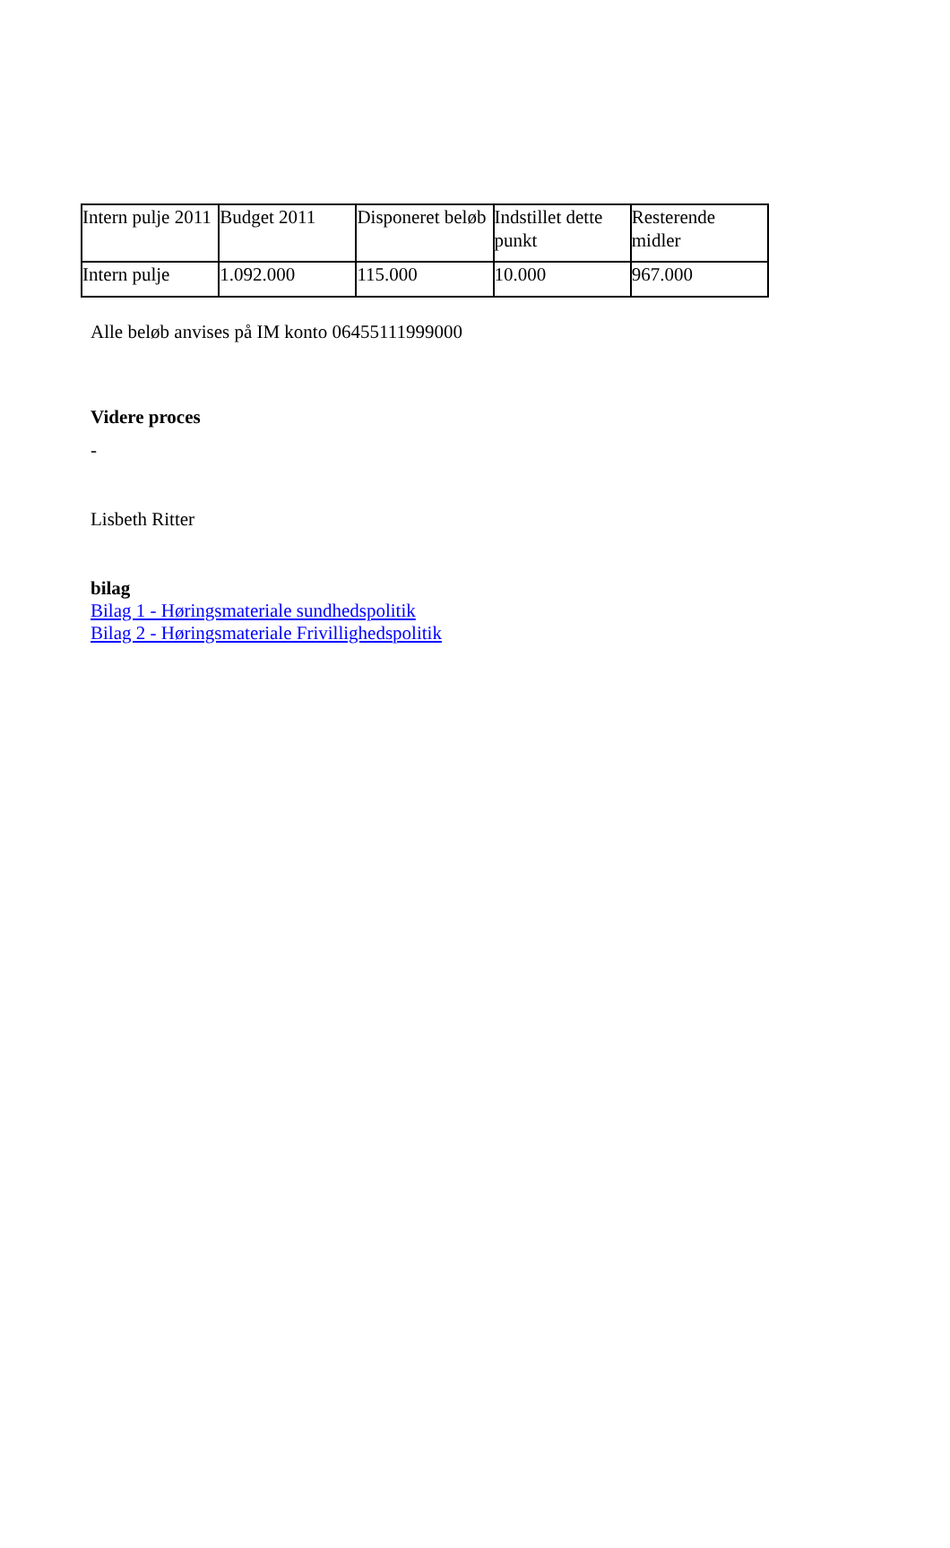| Intern pulje 2011 | Budget 2011 | Disponeret beløb | Indstillet dette punkt | Resterende midler |
| Intern pulje | 1.092.000 | 115.000 | 10.000 | 967.000 |
Alle beløb anvises på IM konto 06455111999000
Videre proces
-
Lisbeth Ritter
bilag
Bilag 1 - Høringsmateriale sundhedspolitik
Bilag 2 - Høringsmateriale Frivillighedspolitik